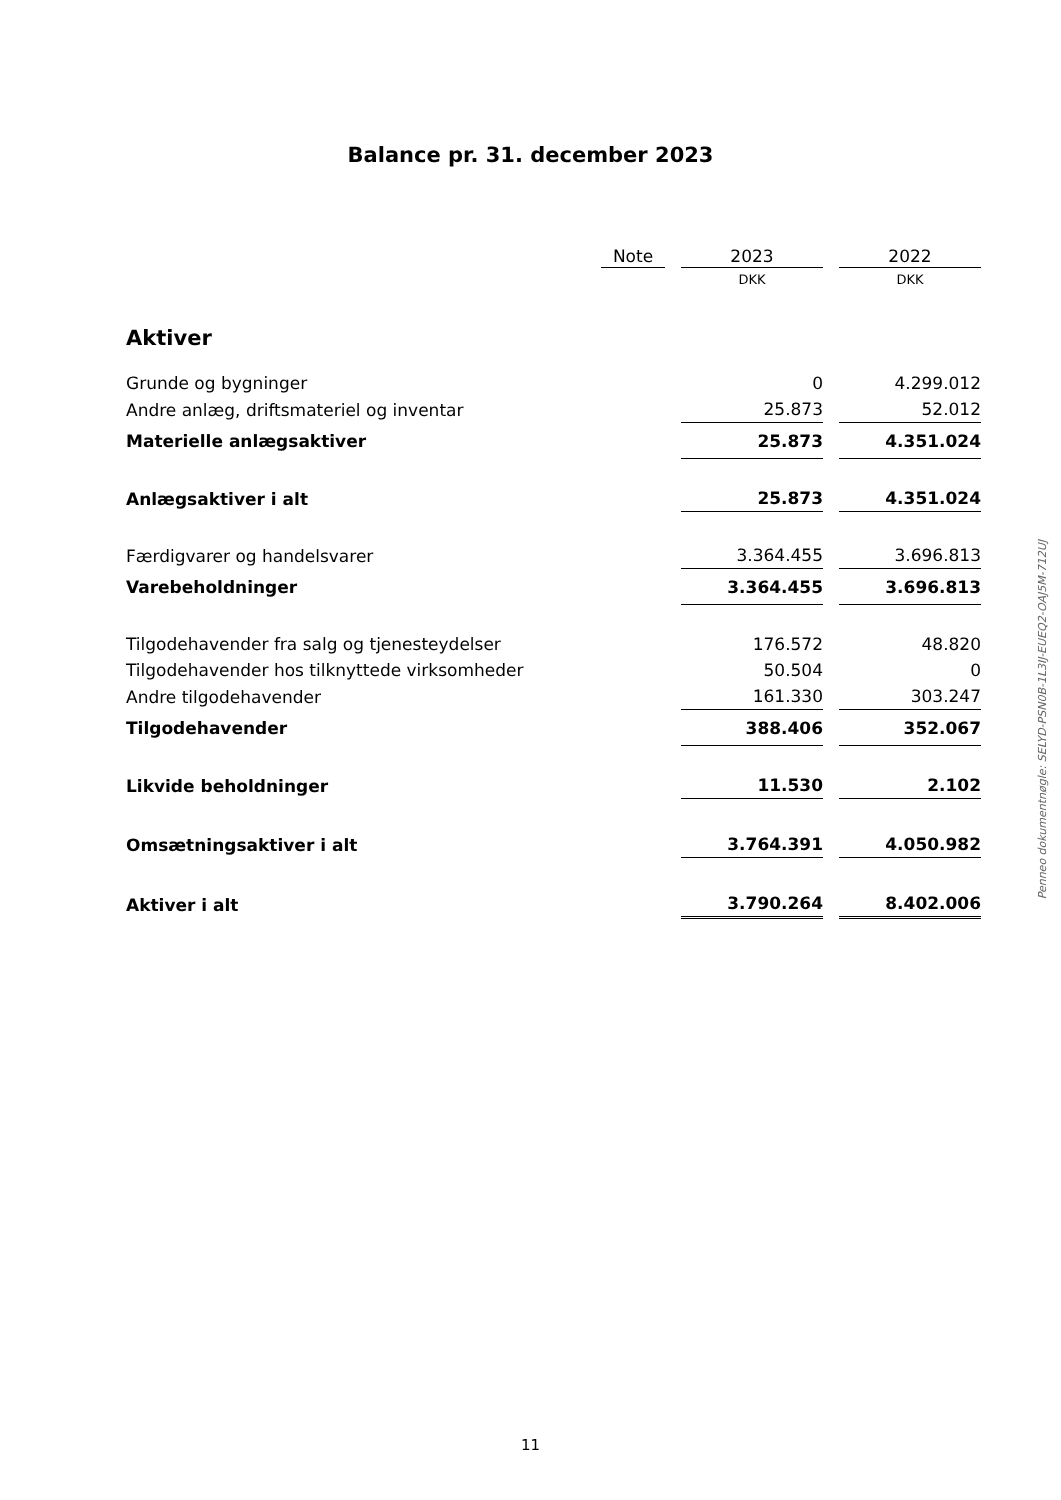Balance pr. 31. december 2023
| | Note | | 2023 | | 2022 |
| | | | DKK | | DKK |
| Aktiver | | | | | |
| Grunde og bygninger | | | 0 | | 4.299.012 |
| Andre anlæg, driftsmateriel og inventar | | | 25.873 | | 52.012 |
| Materielle anlægsaktiver | | | 25.873 | | 4.351.024 |
| Anlægsaktiver i alt | | | 25.873 | | 4.351.024 |
| Færdigvarer og handelsvarer | | | 3.364.455 | | 3.696.813 |
| Varebeholdninger | | | 3.364.455 | | 3.696.813 |
| Tilgodehavender fra salg og tjenesteydelser | | | 176.572 | | 48.820 |
| Tilgodehavender hos tilknyttede virksomheder | | | 50.504 | | 0 |
| Andre tilgodehavender | | | 161.330 | | 303.247 |
| Tilgodehavender | | | 388.406 | | 352.067 |
| Likvide beholdninger | | | 11.530 | | 2.102 |
| Omsætningsaktiver i alt | | | 3.764.391 | | 4.050.982 |
| Aktiver i alt | | | 3.790.264 | | 8.402.006 |
Penneo dokumentnøgle: SELYD-PSN0B-1L3IJ-EUEQ2-OAJ5M-712UJ
11